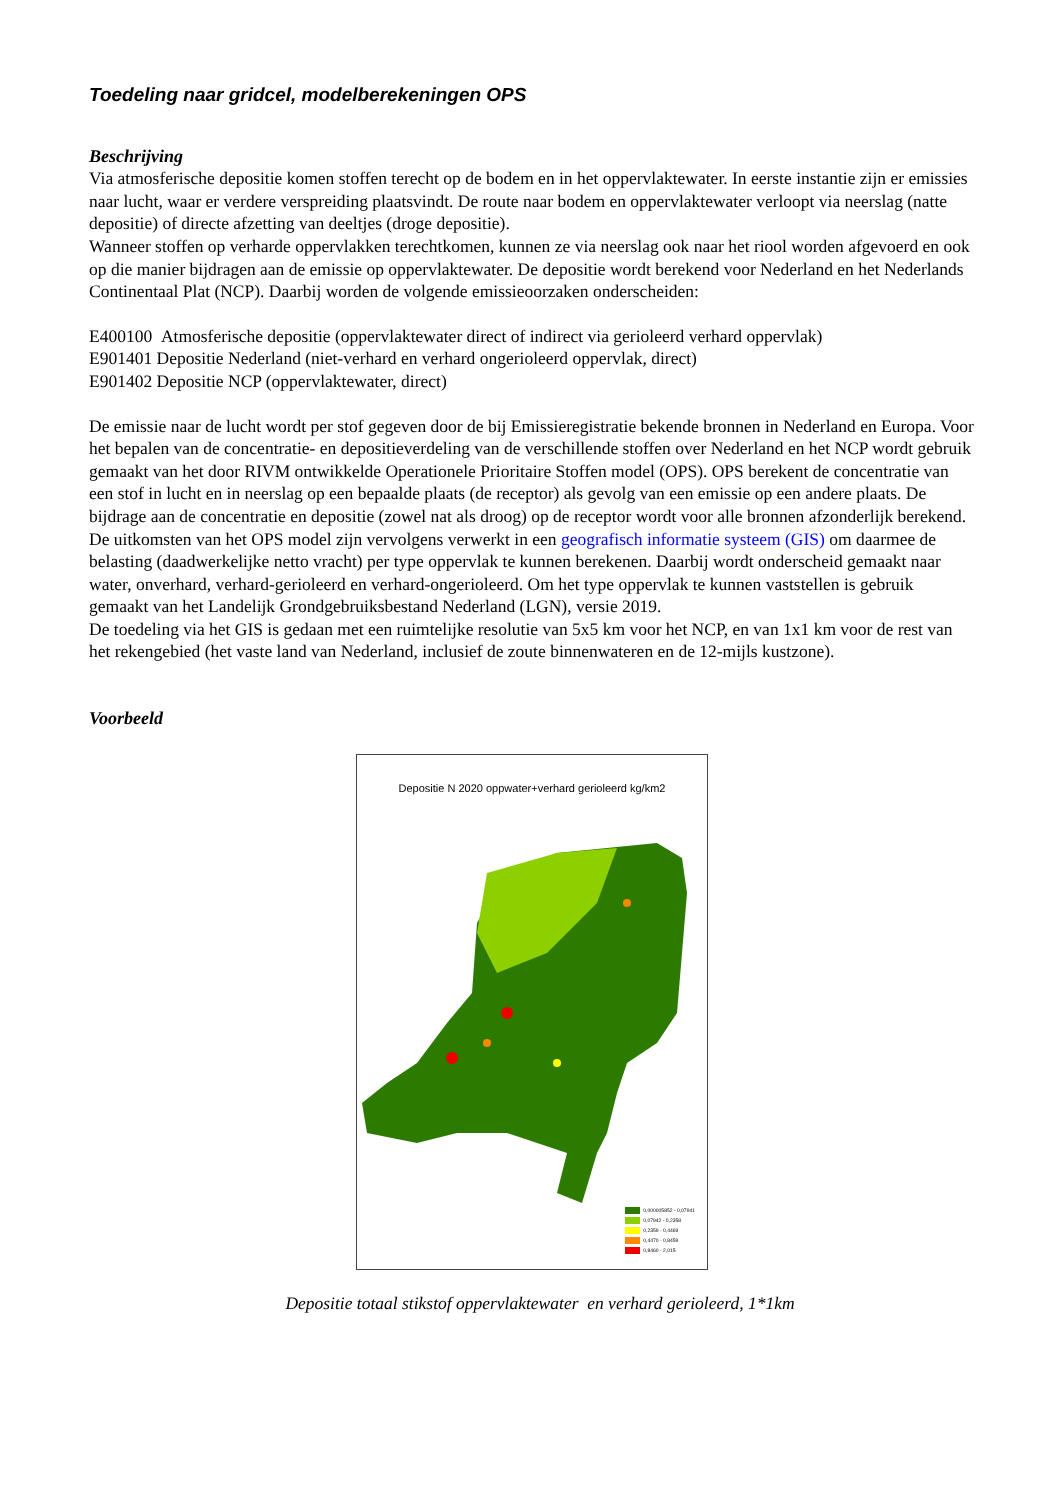Toedeling naar gridcel, modelberekeningen OPS
Beschrijving
Via atmosferische depositie komen stoffen terecht op de bodem en in het oppervlaktewater. In eerste instantie zijn er emissies naar lucht, waar er verdere verspreiding plaatsvindt. De route naar bodem en oppervlaktewater verloopt via neerslag (natte depositie) of directe afzetting van deeltjes (droge depositie).
Wanneer stoffen op verharde oppervlakken terechtkomen, kunnen ze via neerslag ook naar het riool worden afgevoerd en ook op die manier bijdragen aan de emissie op oppervlaktewater. De depositie wordt berekend voor Nederland en het Nederlands Continentaal Plat (NCP). Daarbij worden de volgende emissieoorzaken onderscheiden:
E400100 Atmosferische depositie (oppervlaktewater direct of indirect via gerioleerd verhard oppervlak)
E901401 Depositie Nederland (niet-verhard en verhard ongerioleerd oppervlak, direct)
E901402 Depositie NCP (oppervlaktewater, direct)
De emissie naar de lucht wordt per stof gegeven door de bij Emissieregistratie bekende bronnen in Nederland en Europa. Voor het bepalen van de concentratie- en depositieverdeling van de verschillende stoffen over Nederland en het NCP wordt gebruik gemaakt van het door RIVM ontwikkelde Operationele Prioritaire Stoffen model (OPS). OPS berekent de concentratie van een stof in lucht en in neerslag op een bepaalde plaats (de receptor) als gevolg van een emissie op een andere plaats. De bijdrage aan de concentratie en depositie (zowel nat als droog) op de receptor wordt voor alle bronnen afzonderlijk berekend. De uitkomsten van het OPS model zijn vervolgens verwerkt in een geografisch informatie systeem (GIS) om daarmee de belasting (daadwerkelijke netto vracht) per type oppervlak te kunnen berekenen. Daarbij wordt onderscheid gemaakt naar water, onverhard, verhard-gerioleerd en verhard-ongerioleerd. Om het type oppervlak te kunnen vaststellen is gebruik gemaakt van het Landelijk Grondgebruiksbestand Nederland (LGN), versie 2019.
De toedeling via het GIS is gedaan met een ruimtelijke resolutie van 5x5 km voor het NCP, en van 1x1 km voor de rest van het rekengebied (het vaste land van Nederland, inclusief de zoute binnenwateren en de 12-mijls kustzone).
Voorbeeld
Depositie N 2020 oppwater+verhard gerioleerd kg/km2
0,000005852 - 0,07941
0,07942 - 0,2358
0,2359 - 0,4469
0,4470 - 0,8459
0,8460 - 2,015
Depositie totaal stikstof oppervlaktewater en verhard gerioleerd, 1*1km